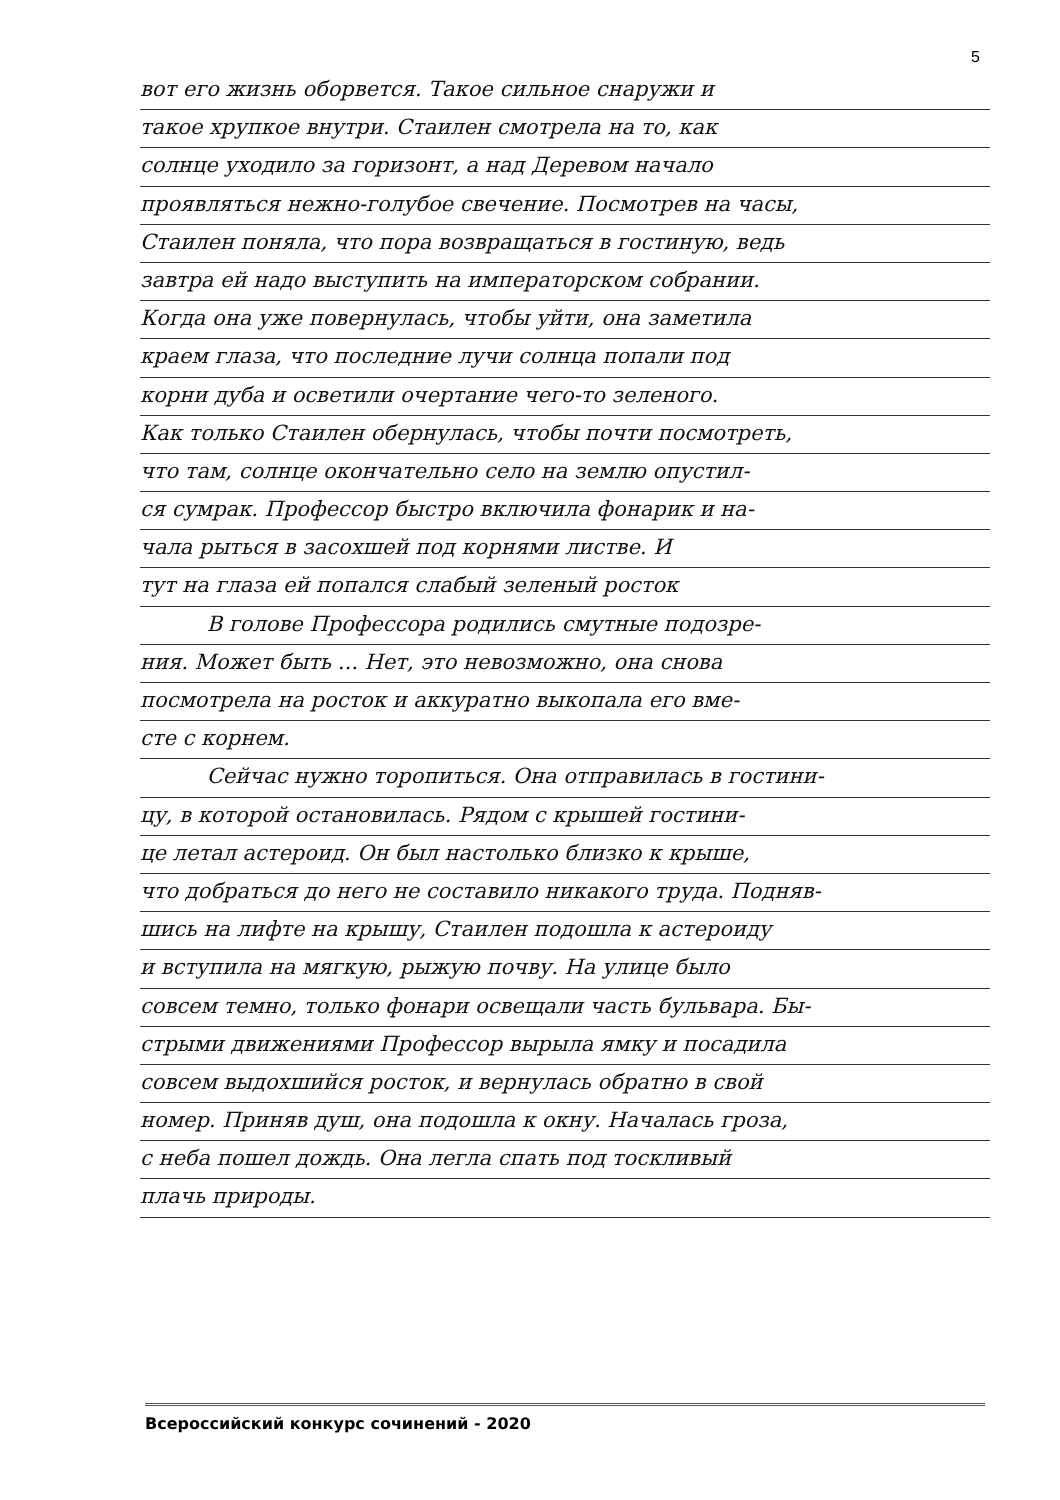5
вот его жизнь оборвется. Такое сильное снаружи и
такое хрупкое внутри. Стаилен смотрела на то, как
солнце уходило за горизонт, а над Деревом начало
проявляться нежно-голубое свечение. Посмотрев на часы,
Стаилен поняла, что пора возвращаться в гостиную, ведь
завтра ей надо выступить на императорском собрании.
Когда она уже повернулась, чтобы уйти, она заметила
краем глаза, что последние лучи солнца попали под
корни дуба и осветили очертание чего-то зеленого.
Как только Стаилен обернулась, чтобы почти посмотреть,
что там, солнце окончательно село на землю опустил-
ся сумрак. Профессор быстро включила фонарик и на-
чала рыться в засохшей под корнями листве. И
тут на глаза ей попался слабый зеленый росток
В голове Профессора родились смутные подозре-
ния. Может быть ... Нет, это невозможно, она снова
посмотрела на росток и аккуратно выкопала его вме-
сте с корнем.
Сейчас нужно торопиться. Она отправилась в гостини-
цу, в которой остановилась. Рядом с крышей гостини-
це летал астероид. Он был настолько близко к крыше,
что добраться до него не составило никакого труда. Подняв-
шись на лифте на крышу, Стаилен подошла к астероиду
и вступила на мягкую, рыжую почву. На улице было
совсем темно, только фонари освещали часть бульвара. Бы-
стрыми движениями Профессор вырыла ямку и посадила
совсем выдохшийся росток, и вернулась обратно в свой
номер. Приняв душ, она подошла к окну. Началась гроза,
с неба пошел дождь. Она легла спать под тоскливый
плачь природы.
Всероссийский конкурс сочинений - 2020